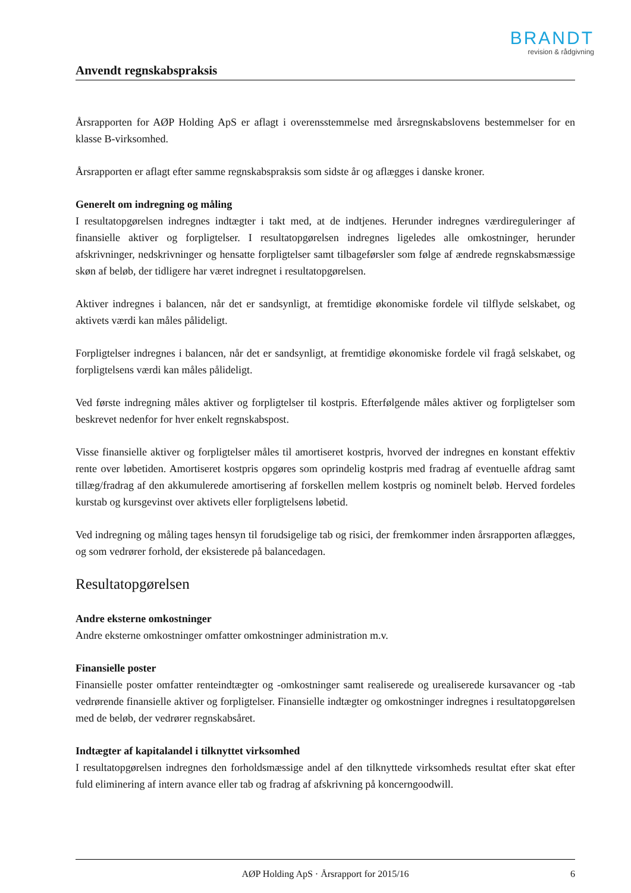BRANDT
revision & rådgivning
Anvendt regnskabspraksis
Årsrapporten for AØP Holding ApS er aflagt i overensstemmelse med årsregnskabslovens bestemmelser for en klasse B-virksomhed.
Årsrapporten er aflagt efter samme regnskabspraksis som sidste år og aflægges i danske kroner.
Generelt om indregning og måling
I resultatopgørelsen indregnes indtægter i takt med, at de indtjenes. Herunder indregnes værdireguleringer af finansielle aktiver og forpligtelser. I resultatopgørelsen indregnes ligeledes alle omkostninger, herunder afskrivninger, nedskrivninger og hensatte forpligtelser samt tilbageførsler som følge af ændrede regnskabsmæssige skøn af beløb, der tidligere har været indregnet i resultatopgørelsen.
Aktiver indregnes i balancen, når det er sandsynligt, at fremtidige økonomiske fordele vil tilflyde selskabet, og aktivets værdi kan måles pålideligt.
Forpligtelser indregnes i balancen, når det er sandsynligt, at fremtidige økonomiske fordele vil fragå selskabet, og forpligtelsens værdi kan måles pålideligt.
Ved første indregning måles aktiver og forpligtelser til kostpris. Efterfølgende måles aktiver og forpligtelser som beskrevet nedenfor for hver enkelt regnskabspost.
Visse finansielle aktiver og forpligtelser måles til amortiseret kostpris, hvorved der indregnes en konstant effektiv rente over løbetiden. Amortiseret kostpris opgøres som oprindelig kostpris med fradrag af eventuelle afdrag samt tillæg/fradrag af den akkumulerede amortisering af forskellen mellem kostpris og nominelt beløb. Herved fordeles kurstab og kursgevinst over aktivets eller forpligtelsens løbetid.
Ved indregning og måling tages hensyn til forudsigelige tab og risici, der fremkommer inden årsrapporten aflægges, og som vedrører forhold, der eksisterede på balancedagen.
Resultatopgørelsen
Andre eksterne omkostninger
Andre eksterne omkostninger omfatter omkostninger administration m.v.
Finansielle poster
Finansielle poster omfatter renteindtægter og -omkostninger samt realiserede og urealiserede kursavancer og -tab vedrørende finansielle aktiver og forpligtelser. Finansielle indtægter og omkostninger indregnes i resultatopgørelsen med de beløb, der vedrører regnskabsåret.
Indtægter af kapitalandel i tilknyttet virksomhed
I resultatopgørelsen indregnes den forholdsmæssige andel af den tilknyttede virksomheds resultat efter skat efter fuld eliminering af intern avance eller tab og fradrag af afskrivning på koncerngoodwill.
AØP Holding ApS · Årsrapport for 2015/16 6